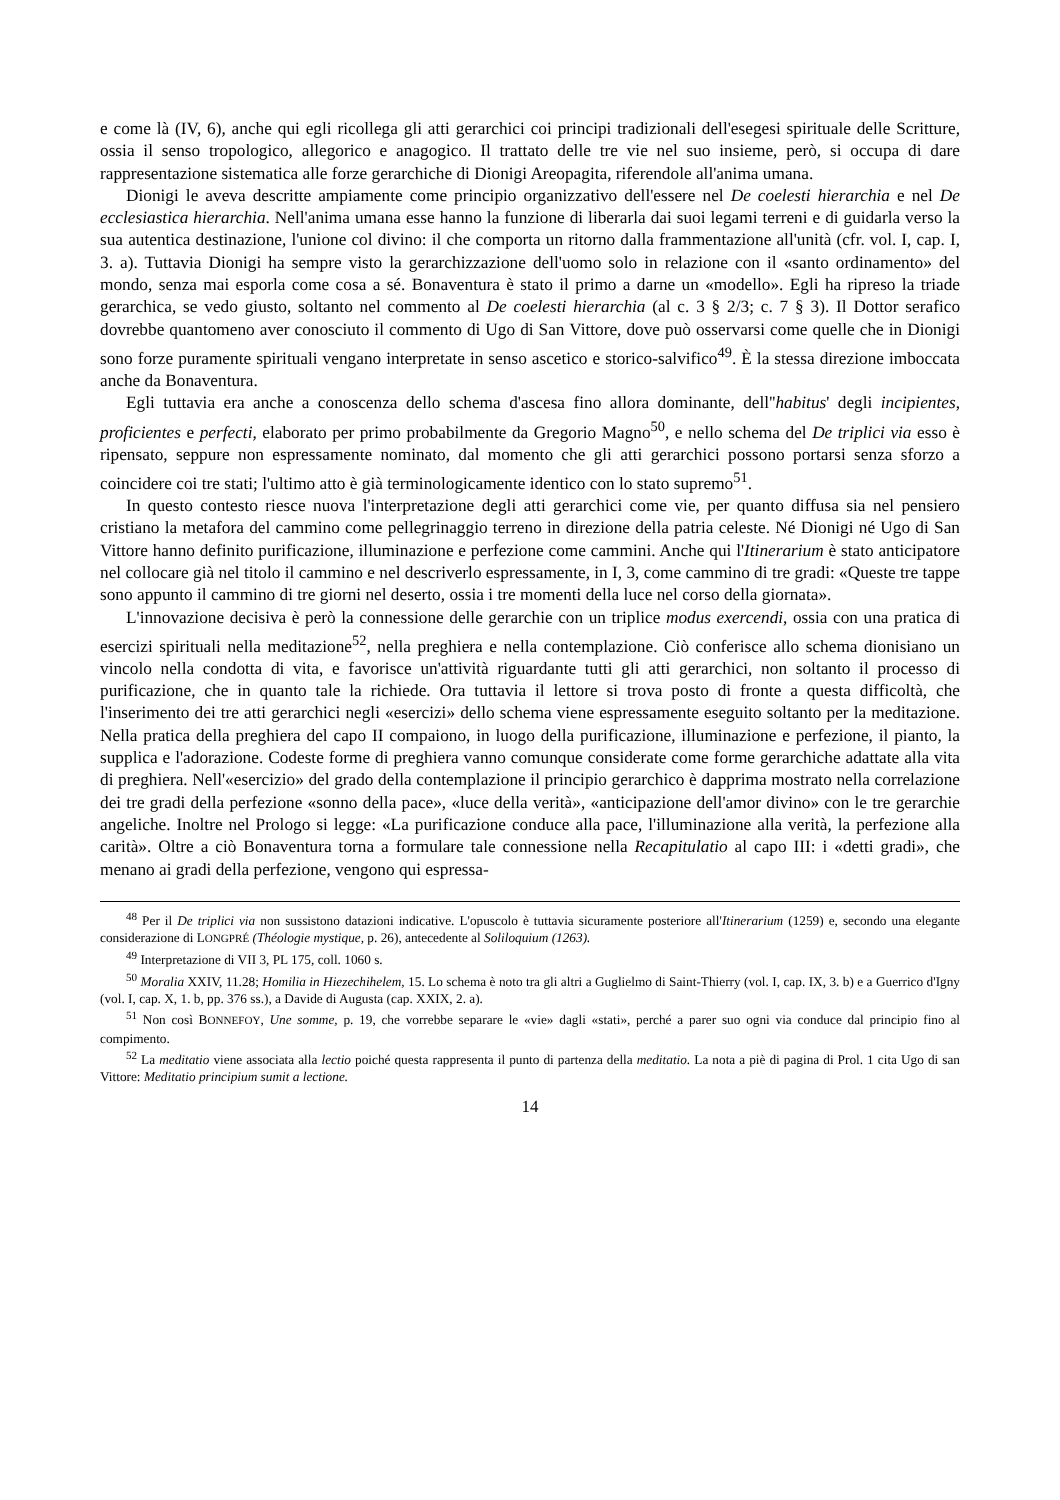e come là (IV, 6), anche qui egli ricollega gli atti gerarchici coi principi tradizionali dell'esegesi spirituale delle Scritture, ossia il senso tropologico, allegorico e anagogico. Il trattato delle tre vie nel suo insieme, però, si occupa di dare rappresentazione sistematica alle forze gerarchiche di Dionigi Areopagita, riferendole all'anima umana.
Dionigi le aveva descritte ampiamente come principio organizzativo dell'essere nel De coelesti hierarchia e nel De ecclesiastica hierarchia. Nell'anima umana esse hanno la funzione di liberarla dai suoi legami terreni e di guidarla verso la sua autentica destinazione, l'unione col divino: il che comporta un ritorno dalla frammentazione all'unità (cfr. vol. I, cap. I, 3. a). Tuttavia Dionigi ha sempre visto la gerarchizzazione dell'uomo solo in relazione con il «santo ordinamento» del mondo, senza mai esporla come cosa a sé. Bonaventura è stato il primo a darne un «modello». Egli ha ripreso la triade gerarchica, se vedo giusto, soltanto nel commento al De coelesti hierarchia (al c. 3 § 2/3; c. 7 § 3). Il Dottor serafico dovrebbe quantomeno aver conosciuto il commento di Ugo di San Vittore, dove può osservarsi come quelle che in Dionigi sono forze puramente spirituali vengano interpretate in senso ascetico e storico-salvifico<sup>49</sup>. È la stessa direzione imboccata anche da Bonaventura.
Egli tuttavia era anche a conoscenza dello schema d'ascesa fino allora dominante, dell''habitus' degli incipientes, proficientes e perfecti, elaborato per primo probabilmente da Gregorio Magno<sup>50</sup>, e nello schema del De triplici via esso è ripensato, seppure non espressamente nominato, dal momento che gli atti gerarchici possono portarsi senza sforzo a coincidere coi tre stati; l'ultimo atto è già terminologicamente identico con lo stato supremo<sup>51</sup>.
In questo contesto riesce nuova l'interpretazione degli atti gerarchici come vie, per quanto diffusa sia nel pensiero cristiano la metafora del cammino come pellegrinaggio terreno in direzione della patria celeste. Né Dionigi né Ugo di San Vittore hanno definito purificazione, illuminazione e perfezione come cammini. Anche qui l'Itinerarium è stato anticipatore nel collocare già nel titolo il cammino e nel descriverlo espressamente, in I, 3, come cammino di tre gradi: «Queste tre tappe sono appunto il cammino di tre giorni nel deserto, ossia i tre momenti della luce nel corso della giornata».
L'innovazione decisiva è però la connessione delle gerarchie con un triplice modus exercendi, ossia con una pratica di esercizi spirituali nella meditazione<sup>52</sup>, nella preghiera e nella contemplazione. Ciò conferisce allo schema dionisiano un vincolo nella condotta di vita, e favorisce un'attività riguardante tutti gli atti gerarchici, non soltanto il processo di purificazione, che in quanto tale la richiede. Ora tuttavia il lettore si trova posto di fronte a questa difficoltà, che l'inserimento dei tre atti gerarchici negli «esercizi» dello schema viene espressamente eseguito soltanto per la meditazione. Nella pratica della preghiera del capo II compaiono, in luogo della purificazione, illuminazione e perfezione, il pianto, la supplica e l'adorazione. Codeste forme di preghiera vanno comunque considerate come forme gerarchiche adattate alla vita di preghiera. Nell'«esercizio» del grado della contemplazione il principio gerarchico è dapprima mostrato nella correlazione dei tre gradi della perfezione «sonno della pace», «luce della verità», «anticipazione dell'amor divino» con le tre gerarchie angeliche. Inoltre nel Prologo si legge: «La purificazione conduce alla pace, l'illuminazione alla verità, la perfezione alla carità». Oltre a ciò Bonaventura torna a formulare tale connessione nella Recapitulatio al capo III: i «detti gradi», che menano ai gradi della perfezione, vengono qui espressa-
<sup>48</sup> Per il De triplici via non sussistono datazioni indicative. L'opuscolo è tuttavia sicuramente posteriore all'Itinerarium (1259) e, secondo una elegante considerazione di LONGPRÉ (Théologie mystique, p. 26), antecedente al Soliloquium (1263).
<sup>49</sup> Interpretazione di VII 3, PL 175, coll. 1060 s.
<sup>50</sup> Moralia XXIV, 11.28; Homilia in Hiezechihelem, 15. Lo schema è noto tra gli altri a Guglielmo di Saint-Thierry (vol. I, cap. IX, 3. b) e a Guerrico d'Igny (vol. I, cap. X, 1. b, pp. 376 ss.), a Davide di Augusta (cap. XXIX, 2. a).
<sup>51</sup> Non così BONNEFOY, Une somme, p. 19, che vorrebbe separare le «vie» dagli «stati», perché a parer suo ogni via conduce dal principio fino al compimento.
<sup>52</sup> La meditatio viene associata alla lectio poiché questa rappresenta il punto di partenza della meditatio. La nota a piè di pagina di Prol. 1 cita Ugo di san Vittore: Meditatio principium sumit a lectione.
14